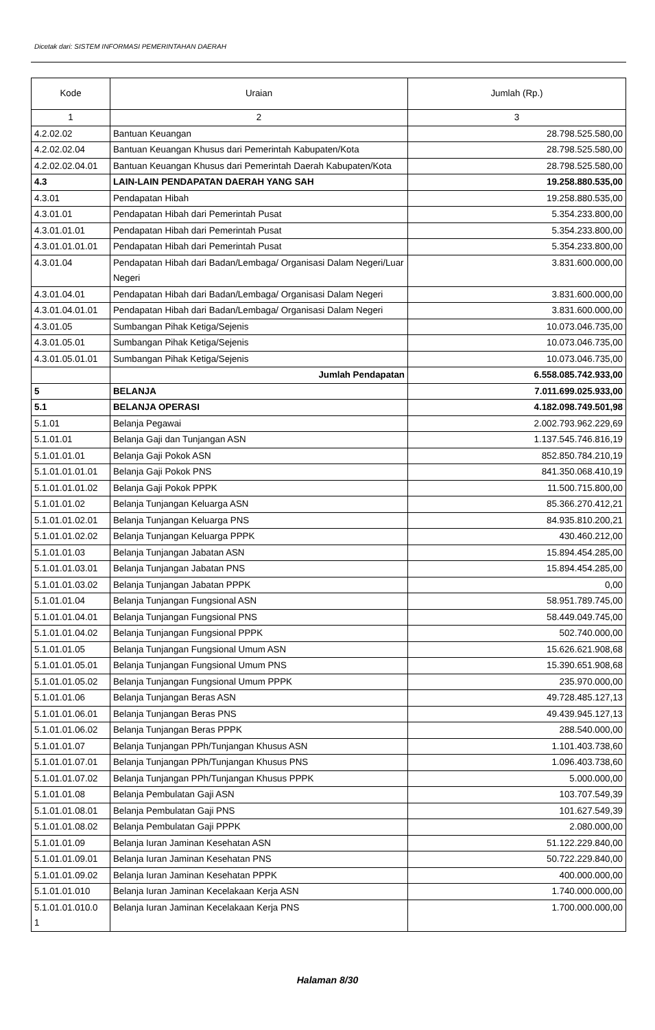Dicetak dari: SISTEM INFORMASI PEMERINTAHAN DAERAH
| Kode | Uraian | Jumlah (Rp.) |
| --- | --- | --- |
| 1 | 2 | 3 |
| 4.2.02.02 | Bantuan Keuangan | 28.798.525.580,00 |
| 4.2.02.02.04 | Bantuan Keuangan Khusus dari Pemerintah Kabupaten/Kota | 28.798.525.580,00 |
| 4.2.02.02.04.01 | Bantuan Keuangan Khusus dari Pemerintah Daerah Kabupaten/Kota | 28.798.525.580,00 |
| 4.3 | LAIN-LAIN PENDAPATAN DAERAH YANG SAH | 19.258.880.535,00 |
| 4.3.01 | Pendapatan Hibah | 19.258.880.535,00 |
| 4.3.01.01 | Pendapatan Hibah dari Pemerintah Pusat | 5.354.233.800,00 |
| 4.3.01.01.01 | Pendapatan Hibah dari Pemerintah Pusat | 5.354.233.800,00 |
| 4.3.01.01.01.01 | Pendapatan Hibah dari Pemerintah Pusat | 5.354.233.800,00 |
| 4.3.01.04 | Pendapatan Hibah dari Badan/Lembaga/ Organisasi Dalam Negeri/Luar Negeri | 3.831.600.000,00 |
| 4.3.01.04.01 | Pendapatan Hibah dari Badan/Lembaga/ Organisasi Dalam Negeri | 3.831.600.000,00 |
| 4.3.01.04.01.01 | Pendapatan Hibah dari Badan/Lembaga/ Organisasi Dalam Negeri | 3.831.600.000,00 |
| 4.3.01.05 | Sumbangan Pihak Ketiga/Sejenis | 10.073.046.735,00 |
| 4.3.01.05.01 | Sumbangan Pihak Ketiga/Sejenis | 10.073.046.735,00 |
| 4.3.01.05.01.01 | Sumbangan Pihak Ketiga/Sejenis | 10.073.046.735,00 |
| | Jumlah Pendapatan | 6.558.085.742.933,00 |
| 5 | BELANJA | 7.011.699.025.933,00 |
| 5.1 | BELANJA OPERASI | 4.182.098.749.501,98 |
| 5.1.01 | Belanja Pegawai | 2.002.793.962.229,69 |
| 5.1.01.01 | Belanja Gaji dan Tunjangan ASN | 1.137.545.746.816,19 |
| 5.1.01.01.01 | Belanja Gaji Pokok ASN | 852.850.784.210,19 |
| 5.1.01.01.01.01 | Belanja Gaji Pokok PNS | 841.350.068.410,19 |
| 5.1.01.01.01.02 | Belanja Gaji Pokok PPPK | 11.500.715.800,00 |
| 5.1.01.01.02 | Belanja Tunjangan Keluarga ASN | 85.366.270.412,21 |
| 5.1.01.01.02.01 | Belanja Tunjangan Keluarga PNS | 84.935.810.200,21 |
| 5.1.01.01.02.02 | Belanja Tunjangan Keluarga PPPK | 430.460.212,00 |
| 5.1.01.01.03 | Belanja Tunjangan Jabatan ASN | 15.894.454.285,00 |
| 5.1.01.01.03.01 | Belanja Tunjangan Jabatan PNS | 15.894.454.285,00 |
| 5.1.01.01.03.02 | Belanja Tunjangan Jabatan PPPK | 0,00 |
| 5.1.01.01.04 | Belanja Tunjangan Fungsional ASN | 58.951.789.745,00 |
| 5.1.01.01.04.01 | Belanja Tunjangan Fungsional PNS | 58.449.049.745,00 |
| 5.1.01.01.04.02 | Belanja Tunjangan Fungsional PPPK | 502.740.000,00 |
| 5.1.01.01.05 | Belanja Tunjangan Fungsional Umum ASN | 15.626.621.908,68 |
| 5.1.01.01.05.01 | Belanja Tunjangan Fungsional Umum PNS | 15.390.651.908,68 |
| 5.1.01.01.05.02 | Belanja Tunjangan Fungsional Umum PPPK | 235.970.000,00 |
| 5.1.01.01.06 | Belanja Tunjangan Beras ASN | 49.728.485.127,13 |
| 5.1.01.01.06.01 | Belanja Tunjangan Beras PNS | 49.439.945.127,13 |
| 5.1.01.01.06.02 | Belanja Tunjangan Beras PPPK | 288.540.000,00 |
| 5.1.01.01.07 | Belanja Tunjangan PPh/Tunjangan Khusus ASN | 1.101.403.738,60 |
| 5.1.01.01.07.01 | Belanja Tunjangan PPh/Tunjangan Khusus PNS | 1.096.403.738,60 |
| 5.1.01.01.07.02 | Belanja Tunjangan PPh/Tunjangan Khusus PPPK | 5.000.000,00 |
| 5.1.01.01.08 | Belanja Pembulatan Gaji ASN | 103.707.549,39 |
| 5.1.01.01.08.01 | Belanja Pembulatan Gaji PNS | 101.627.549,39 |
| 5.1.01.01.08.02 | Belanja Pembulatan Gaji PPPK | 2.080.000,00 |
| 5.1.01.01.09 | Belanja Iuran Jaminan Kesehatan ASN | 51.122.229.840,00 |
| 5.1.01.01.09.01 | Belanja Iuran Jaminan Kesehatan PNS | 50.722.229.840,00 |
| 5.1.01.01.09.02 | Belanja Iuran Jaminan Kesehatan PPPK | 400.000.000,00 |
| 5.1.01.01.010 | Belanja Iuran Jaminan Kecelakaan Kerja ASN | 1.740.000.000,00 |
| 5.1.01.01.010.0 1 | Belanja Iuran Jaminan Kecelakaan Kerja PNS | 1.700.000.000,00 |
Halaman 8/30